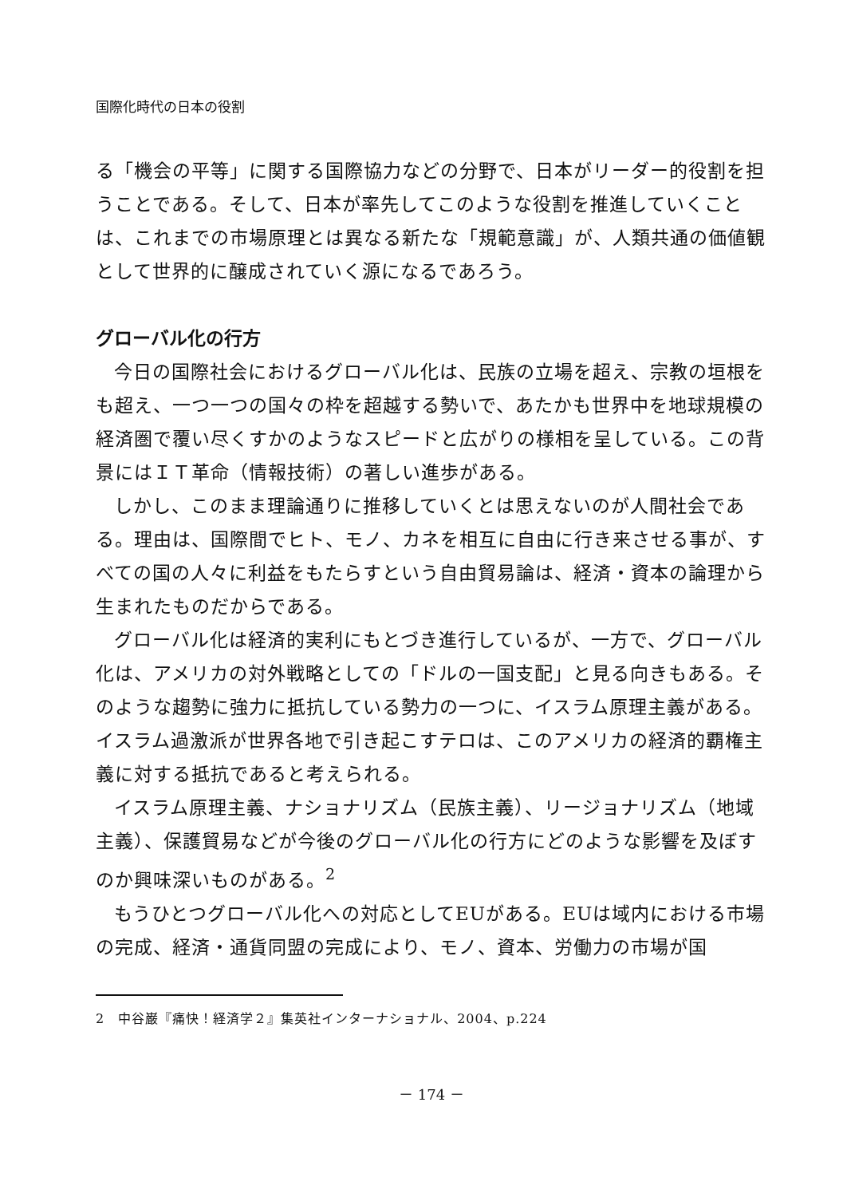国際化時代の日本の役割
る「機会の平等」に関する国際協力などの分野で、日本がリーダー的役割を担うことである。そして、日本が率先してこのような役割を推進していくことは、これまでの市場原理とは異なる新たな「規範意識」が、人類共通の価値観として世界的に醸成されていく源になるであろう。
グローバル化の行方
今日の国際社会におけるグローバル化は、民族の立場を超え、宗教の垣根をも超え、一つ一つの国々の枠を超越する勢いで、あたかも世界中を地球規模の経済圏で覆い尽くすかのようなスピードと広がりの様相を呈している。この背景にはＩＴ革命（情報技術）の著しい進歩がある。
しかし、このまま理論通りに推移していくとは思えないのが人間社会である。理由は、国際間でヒト、モノ、カネを相互に自由に行き来させる事が、すべての国の人々に利益をもたらすという自由貿易論は、経済・資本の論理から生まれたものだからである。
グローバル化は経済的実利にもとづき進行しているが、一方で、グローバル化は、アメリカの対外戦略としての「ドルの一国支配」と見る向きもある。そのような趨勢に強力に抵抗している勢力の一つに、イスラム原理主義がある。イスラム過激派が世界各地で引き起こすテロは、このアメリカの経済的覇権主義に対する抵抗であると考えられる。
イスラム原理主義、ナショナリズム（民族主義）、リージョナリズム（地域主義）、保護貿易などが今後のグローバル化の行方にどのような影響を及ぼすのか興味深いものがある。<sup>2</sup>
もうひとつグローバル化への対応としてEUがある。EUは域内における市場の完成、経済・通貨同盟の完成により、モノ、資本、労働力の市場が国
2　中谷巌『痛快！経済学２』集英社インターナショナル、2004、p.224
－ 174 －